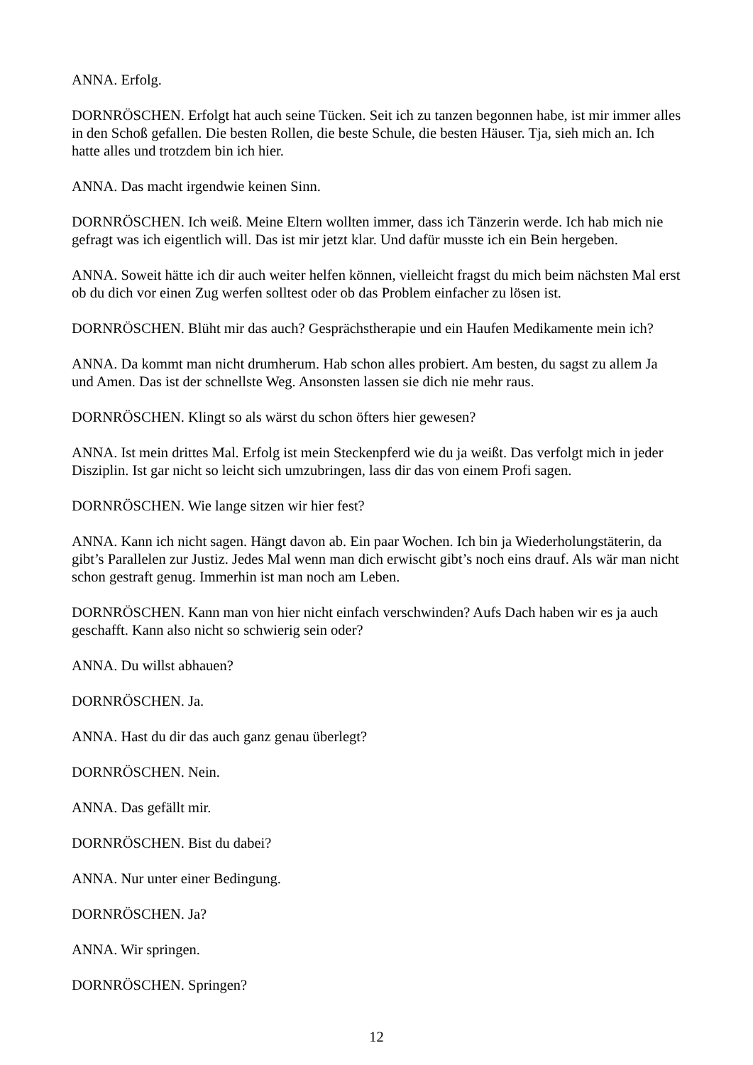ANNA. Erfolg.
DORNRÖSCHEN. Erfolgt hat auch seine Tücken. Seit ich zu tanzen begonnen habe, ist mir immer alles in den Schoß gefallen. Die besten Rollen, die beste Schule, die besten Häuser. Tja, sieh mich an. Ich hatte alles und trotzdem bin ich hier.
ANNA. Das macht irgendwie keinen Sinn.
DORNRÖSCHEN. Ich weiß. Meine Eltern wollten immer, dass ich Tänzerin werde. Ich hab mich nie gefragt was ich eigentlich will. Das ist mir jetzt klar. Und dafür musste ich ein Bein hergeben.
ANNA. Soweit hätte ich dir auch weiter helfen können, vielleicht fragst du mich beim nächsten Mal erst ob du dich vor einen Zug werfen solltest oder ob das Problem einfacher zu lösen ist.
DORNRÖSCHEN. Blüht mir das auch? Gesprächstherapie und ein Haufen Medikamente mein ich?
ANNA. Da kommt man nicht drumherum. Hab schon alles probiert. Am besten, du sagst zu allem Ja und Amen. Das ist der schnellste Weg. Ansonsten lassen sie dich nie mehr raus.
DORNRÖSCHEN. Klingt so als wärst du schon öfters hier gewesen?
ANNA. Ist mein drittes Mal. Erfolg ist mein Steckenpferd wie du ja weißt. Das verfolgt mich in jeder Disziplin. Ist gar nicht so leicht sich umzubringen, lass dir das von einem Profi sagen.
DORNRÖSCHEN. Wie lange sitzen wir hier fest?
ANNA. Kann ich nicht sagen. Hängt davon ab. Ein paar Wochen. Ich bin ja Wiederholungstäterin, da gibt’s Parallelen zur Justiz. Jedes Mal wenn man dich erwischt gibt’s noch eins drauf. Als wär man nicht schon gestraft genug. Immerhin ist man noch am Leben.
DORNRÖSCHEN. Kann man von hier nicht einfach verschwinden? Aufs Dach haben wir es ja auch geschafft. Kann also nicht so schwierig sein oder?
ANNA. Du willst abhauen?
DORNRÖSCHEN. Ja.
ANNA. Hast du dir das auch ganz genau überlegt?
DORNRÖSCHEN. Nein.
ANNA. Das gefällt mir.
DORNRÖSCHEN. Bist du dabei?
ANNA. Nur unter einer Bedingung.
DORNRÖSCHEN. Ja?
ANNA. Wir springen.
DORNRÖSCHEN. Springen?
12